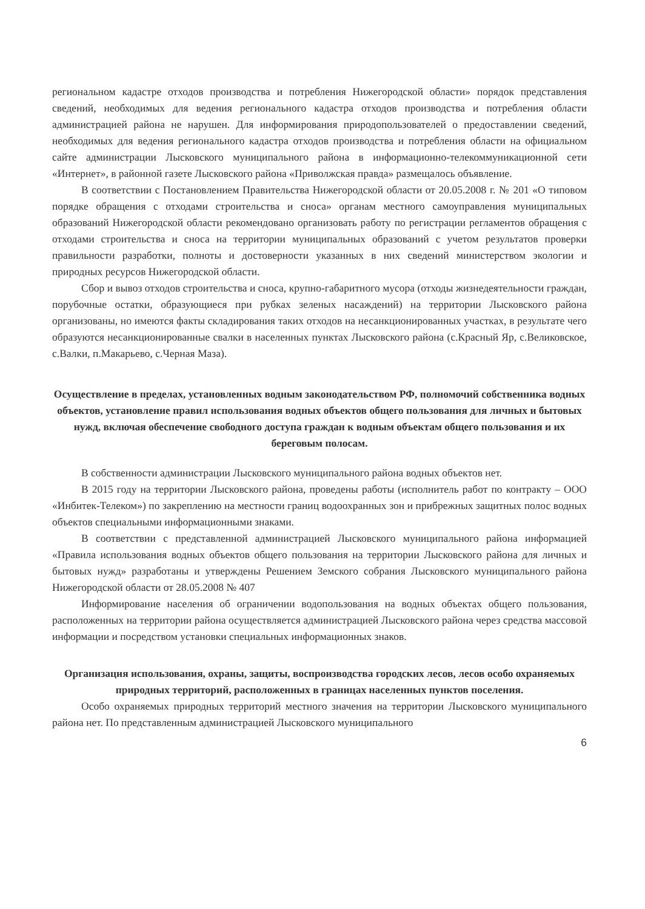региональном кадастре отходов производства и потребления Нижегородской области» порядок представления сведений, необходимых для ведения регионального кадастра отходов производства и потребления области администрацией района не нарушен. Для информирования природопользователей о предоставлении сведений, необходимых для ведения регионального кадастра отходов производства и потребления области на официальном сайте администрации Лысковского муниципального района в информационно-телекоммуникационной сети «Интернет», в районной газете Лысковского района «Приволжская правда» размещалось объявление.
В соответствии с Постановлением Правительства Нижегородской области от 20.05.2008 г. № 201 «О типовом порядке обращения с отходами строительства и сноса» органам местного самоуправления муниципальных образований Нижегородской области рекомендовано организовать работу по регистрации регламентов обращения с отходами строительства и сноса на территории муниципальных образований с учетом результатов проверки правильности разработки, полноты и достоверности указанных в них сведений министерством экологии и природных ресурсов Нижегородской области.
Сбор и вывоз отходов строительства и сноса, крупно-габаритного мусора (отходы жизнедеятельности граждан, порубочные остатки, образующиеся при рубках зеленых насаждений) на территории Лысковского района организованы, но имеются факты складирования таких отходов на несанкционированных участках, в результате чего образуются несанкционированные свалки в населенных пунктах Лысковского района (с.Красный Яр, с.Великовское, с.Валки, п.Макарьево, с.Черная Маза).
Осуществление в пределах, установленных водным законодательством РФ, полномочий собственника водных объектов, установление правил использования водных объектов общего пользования для личных и бытовых нужд, включая обеспечение свободного доступа граждан к водным объектам общего пользования и их береговым полосам.
В собственности администрации Лысковского муниципального района водных объектов нет.
В 2015 году на территории Лысковского района, проведены работы (исполнитель работ по контракту – ООО «Инбитек-Телеком») по закреплению на местности границ водоохранных зон и прибрежных защитных полос водных объектов специальными информационными знаками.
В соответствии с представленной администрацией Лысковского муниципального района информацией «Правила использования водных объектов общего пользования на территории Лысковского района для личных и бытовых нужд» разработаны и утверждены Решением Земского собрания Лысковского муниципального района Нижегородской области от 28.05.2008 № 407
Информирование населения об ограничении водопользования на водных объектах общего пользования, расположенных на территории района осуществляется администрацией Лысковского района через средства массовой информации и посредством установки специальных информационных знаков.
Организация использования, охраны, защиты, воспроизводства городских лесов, лесов особо охраняемых природных территорий, расположенных в границах населенных пунктов поселения.
Особо охраняемых природных территорий местного значения на территории Лысковского муниципального района нет. По представленным администрацией Лысковского муниципального
6